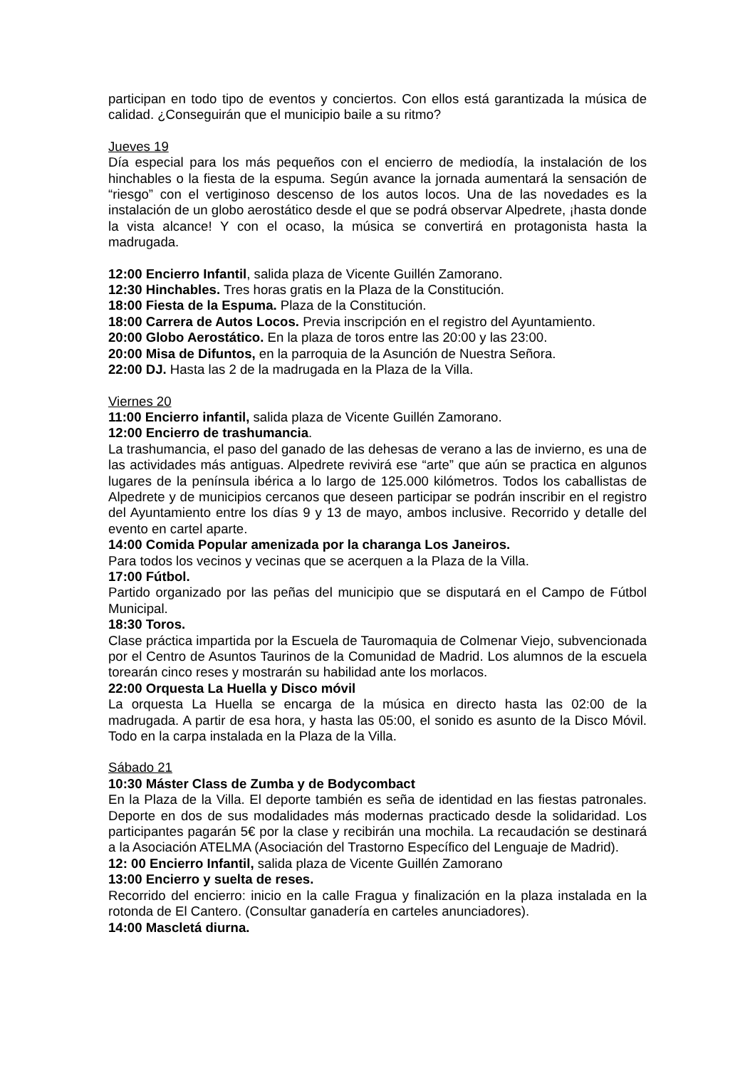participan en todo tipo de eventos y conciertos. Con ellos está garantizada la música de calidad. ¿Conseguirán que el municipio baile a su ritmo?
Jueves 19
Día especial para los más pequeños con el encierro de mediodía, la instalación de los hinchables o la fiesta de la espuma. Según avance la jornada aumentará la sensación de “riesgo” con el vertiginoso descenso de los autos locos. Una de las novedades es la instalación de un globo aerostático desde el que se podrá observar Alpedrete, ¡hasta donde la vista alcance! Y con el ocaso, la música se convertirá en protagonista hasta la madrugada.
12:00 Encierro Infantil, salida plaza de Vicente Guillén Zamorano.
12:30 Hinchables. Tres horas gratis en la Plaza de la Constitución.
18:00 Fiesta de la Espuma. Plaza de la Constitución.
18:00 Carrera de Autos Locos. Previa inscripción en el registro del Ayuntamiento.
20:00 Globo Aerostático. En la plaza de toros entre las 20:00 y las 23:00.
20:00 Misa de Difuntos, en la parroquia de la Asunción de Nuestra Señora.
22:00 DJ. Hasta las 2 de la madrugada en la Plaza de la Villa.
Viernes 20
11:00 Encierro infantil, salida plaza de Vicente Guillén Zamorano.
12:00 Encierro de trashumancia.
La trashumancia, el paso del ganado de las dehesas de verano a las de invierno, es una de las actividades más antiguas. Alpedrete revivirá ese “arte” que aún se practica en algunos lugares de la península ibérica a lo largo de 125.000 kilómetros. Todos los caballistas de Alpedrete y de municipios cercanos que deseen participar se podrán inscribir en el registro del Ayuntamiento entre los días 9 y 13 de mayo, ambos inclusive. Recorrido y detalle del evento en cartel aparte.
14:00 Comida Popular amenizada por la charanga Los Janeiros.
Para todos los vecinos y vecinas que se acerquen a la Plaza de la Villa.
17:00 Fútbol.
Partido organizado por las peñas del municipio que se disputará en el Campo de Fútbol Municipal.
18:30 Toros.
Clase práctica impartida por la Escuela de Tauromaquia de Colmenar Viejo, subvencionada por el Centro de Asuntos Taurinos de la Comunidad de Madrid. Los alumnos de la escuela torearán cinco reses y mostrarán su habilidad ante los morlacos.
22:00 Orquesta La Huella y Disco móvil
La orquesta La Huella se encarga de la música en directo hasta las 02:00 de la madrugada. A partir de esa hora, y hasta las 05:00, el sonido es asunto de la Disco Móvil. Todo en la carpa instalada en la Plaza de la Villa.
Sábado 21
10:30 Máster Class de Zumba y de Bodycombact
En la Plaza de la Villa. El deporte también es seña de identidad en las fiestas patronales. Deporte en dos de sus modalidades más modernas practicado desde la solidaridad. Los participantes pagarán 5€ por la clase y recibirán una mochila. La recaudación se destinará a la Asociación ATELMA (Asociación del Trastorno Específico del Lenguaje de Madrid).
12: 00 Encierro Infantil, salida plaza de Vicente Guillén Zamorano
13:00 Encierro y suelta de reses.
Recorrido del encierro: inicio en la calle Fragua y finalización en la plaza instalada en la rotonda de El Cantero. (Consultar ganadería en carteles anunciadores).
14:00 Mascletá diurna.